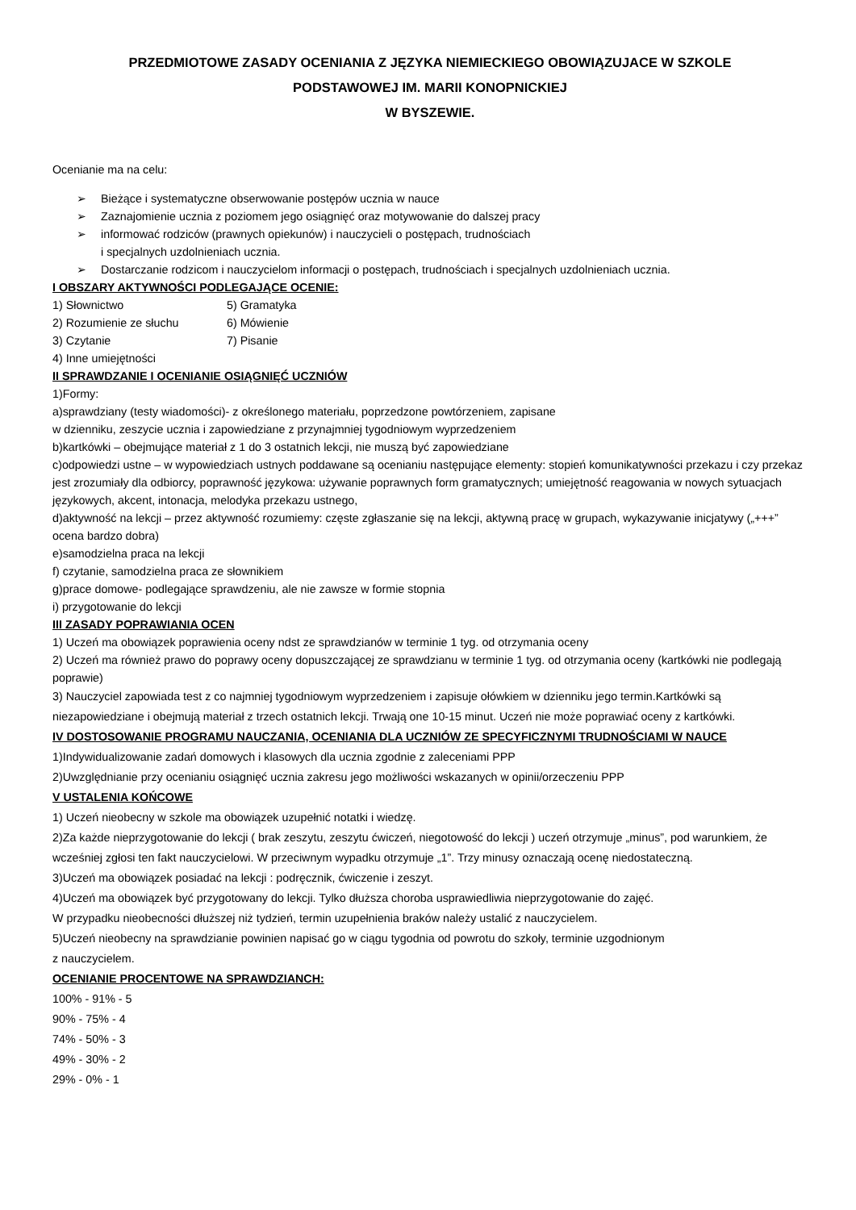PRZEDMIOTOWE ZASADY OCENIANIA Z JĘZYKA NIEMIECKIEGO OBOWIĄZUJACE W SZKOLE
PODSTAWOWEJ IM. MARII KONOPNICKIEJ
W BYSZEWIE.
Ocenianie ma na celu:
➢ Bieżące i systematyczne obserwowanie postępów ucznia w nauce
➢ Zaznajomienie ucznia z poziomem jego osiągnięć oraz motywowanie do dalszej pracy
➢ informować rodziców (prawnych opiekunów) i nauczycieli o postępach, trudnościach
i specjalnych uzdolnieniach ucznia.
➢ Dostarczanie rodzicom i nauczycielom informacji o postępach, trudnościach i specjalnych uzdolnieniach ucznia.
I OBSZARY AKTYWNOŚCI PODLEGAJĄCE OCENIE:
1) Słownictwo 5) Gramatyka
2) Rozumienie ze słuchu 6) Mówienie
3) Czytanie 7) Pisanie
4) Inne umiejętności
II SPRAWDZANIE I OCENIANIE OSIĄGNIĘĆ UCZNIÓW
1)Formy:
a)sprawdziany (testy wiadomości)- z określonego materiału, poprzedzone powtórzeniem, zapisane
w dzienniku, zeszycie ucznia i zapowiedziane z przynajmniej tygodniowym wyprzedzeniem
b)kartkówki – obejmujące materiał z 1 do 3 ostatnich lekcji, nie muszą być zapowiedziane
c)odpowiedzi ustne – w wypowiedziach ustnych poddawane są ocenianiu następujące elementy: stopień komunikatywności przekazu i czy przekaz jest zrozumiały dla odbiorcy, poprawność językowa: używanie poprawnych form gramatycznych; umiejętność reagowania w nowych sytuacjach językowych, akcent, intonacja, melodyka przekazu ustnego,
d)aktywność na lekcji – przez aktywność rozumiemy: częste zgłaszanie się na lekcji, aktywną pracę w grupach, wykazywanie inicjatywy („+++” ocena bardzo dobra)
e)samodzielna praca na lekcji
f) czytanie, samodzielna praca ze słownikiem
g)prace domowe- podlegające sprawdzeniu, ale nie zawsze w formie stopnia
i) przygotowanie do lekcji
III ZASADY POPRAWIANIA OCEN
1) Uczeń ma obowiązek poprawienia oceny ndst ze sprawdzianów w terminie 1 tyg. od otrzymania oceny
2) Uczeń ma również prawo do poprawy oceny dopuszczającej ze sprawdzianu w terminie 1 tyg. od otrzymania oceny (kartkówki nie podlegają poprawie)
3) Nauczyciel zapowiada test z co najmniej tygodniowym wyprzedzeniem i zapisuje ołówkiem w dzienniku jego termin.Kartkówki są niezapowiedziane i obejmują materiał z trzech ostatnich lekcji. Trwają one 10-15 minut. Uczeń nie może poprawiać oceny z kartkówki.
IV DOSTOSOWANIE PROGRAMU NAUCZANIA, OCENIANIA DLA UCZNIÓW ZE SPECYFICZNYMI TRUDNOŚCIAMI W NAUCE
1)Indywidualizowanie zadań domowych i klasowych dla ucznia zgodnie z zaleceniami PPP
2)Uwzględnianie przy ocenianiu osiągnięć ucznia zakresu jego możliwości wskazanych w opinii/orzeczeniu PPP
V USTALENIA KOŃCOWE
1) Uczeń nieobecny w szkole ma obowiązek uzupełnić notatki i wiedzę.
2)Za każde nieprzygotowanie do lekcji ( brak zeszytu, zeszytu ćwiczeń, niegotowość do lekcji ) uczeń otrzymuje „minus”, pod warunkiem, że wcześniej zgłosi ten fakt nauczycielowi. W przeciwnym wypadku otrzymuje „1”. Trzy minusy oznaczają ocenę niedostateczną.
3)Uczeń ma obowiązek posiadać na lekcji : podręcznik, ćwiczenie i zeszyt.
4)Uczeń ma obowiązek być przygotowany do lekcji. Tylko dłuższa choroba usprawiedliwia nieprzygotowanie do zajęć.
W przypadku nieobecności dłuższej niż tydzień, termin uzupełnienia braków należy ustalić z nauczycielem.
5)Uczeń nieobecny na sprawdzianie powinien napisać go w ciągu tygodnia od powrotu do szkoły, terminie uzgodnionym
z nauczycielem.
OCENIANIE PROCENTOWE NA SPRAWDZIANCH:
100% - 91% - 5
90% - 75% - 4
74% - 50% - 3
49% - 30% - 2
29% - 0% - 1